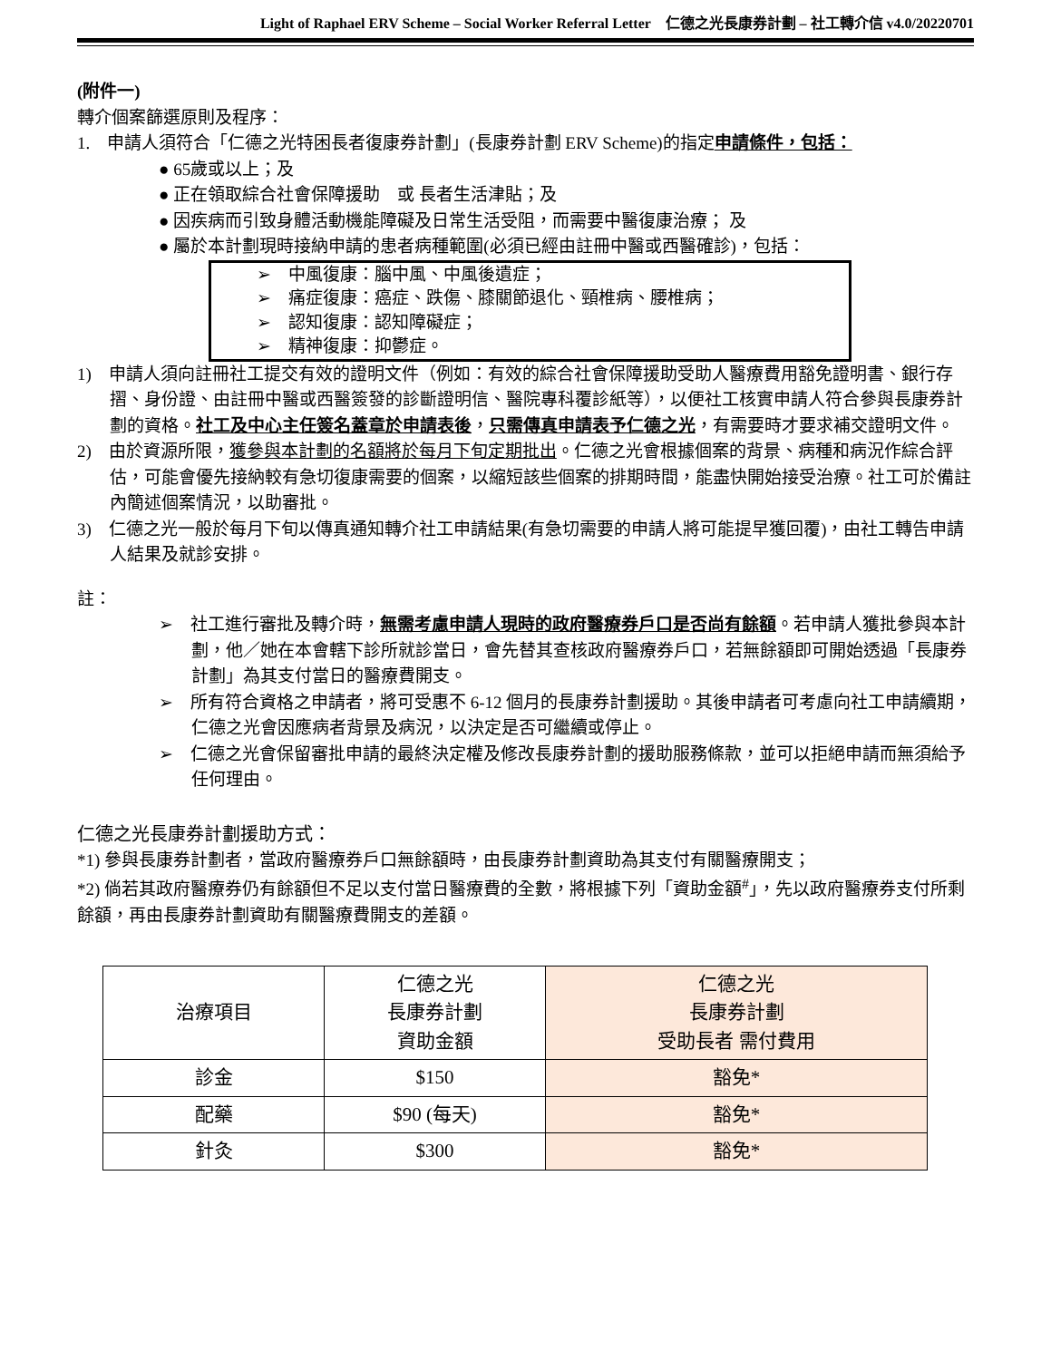Light of Raphael ERV Scheme – Social Worker Referral Letter　仁德之光長康券計劃 – 社工轉介信 v4.0/20220701
(附件一)
轉介個案篩選原則及程序：
1.　申請人須符合「仁德之光特困長者復康券計劃」(長康券計劃 ERV Scheme)的指定申請條件，包括：
● 65歲或以上；及
● 正在領取綜合社會保障援助　或 長者生活津貼；及
● 因疾病而引致身體活動機能障礙及日常生活受阻，而需要中醫復康治療； 及
● 屬於本計劃現時接納申請的患者病種範圍(必須已經由註冊中醫或西醫確診)，包括：
➢　中風復康：腦中風、中風後遺症；
➢　痛症復康：癌症、跌傷、膝關節退化、頸椎病、腰椎病；
➢　認知復康：認知障礙症；
➢　精神復康：抑鬱症。
1)　申請人須向註冊社工提交有效的證明文件（例如：有效的綜合社會保障援助受助人醫療費用豁免證明書、銀行存摺、身份證、由註冊中醫或西醫簽發的診斷證明信、醫院專科覆診紙等），以便社工核實申請人符合參與長康券計劃的資格。社工及中心主任簽名蓋章於申請表後，只需傳真申請表予仁德之光，有需要時才要求補交證明文件。
2)　由於資源所限，獲參與本計劃的名額將於每月下旬定期批出。仁德之光會根據個案的背景、病種和病況作綜合評估，可能會優先接納較有急切復康需要的個案，以縮短該些個案的排期時間，能盡快開始接受治療。社工可於備註內簡述個案情況，以助審批。
3)　仁德之光一般於每月下旬以傳真通知轉介社工申請結果(有急切需要的申請人將可能提早獲回覆)，由社工轉告申請人結果及就診安排。
註：
➢　社工進行審批及轉介時，無需考慮申請人現時的政府醫療券戶口是否尚有餘額。若申請人獲批參與本計劃，他／她在本會轄下診所就診當日，會先替其查核政府醫療券戶口，若無餘額即可開始透過「長康券計劃」為其支付當日的醫療費開支。
➢　所有符合資格之申請者，將可受惠不 6-12 個月的長康券計劃援助。其後申請者可考慮向社工申請續期，仁德之光會因應病者背景及病況，以決定是否可繼續或停止。
➢　仁德之光會保留審批申請的最終決定權及修改長康券計劃的援助服務條款，並可以拒絕申請而無須給予任何理由。
仁德之光長康券計劃援助方式：
*1) 參與長康券計劃者，當政府醫療券戶口無餘額時，由長康券計劃資助為其支付有關醫療開支；
*2) 倘若其政府醫療券仍有餘額但不足以支付當日醫療費的全數，將根據下列「資助金額<sup>#</sup>」，先以政府醫療券支付所剩餘額，再由長康券計劃資助有關醫療費開支的差額。
| 治療項目 | 仁德之光 長康券計劃 資助金額 | 仁德之光 長康券計劃 受助長者 需付費用 |
| --- | --- | --- |
| 診金 | $150 | 豁免* |
| 配藥 | $90 (每天) | 豁免* |
| 針灸 | $300 | 豁免* |